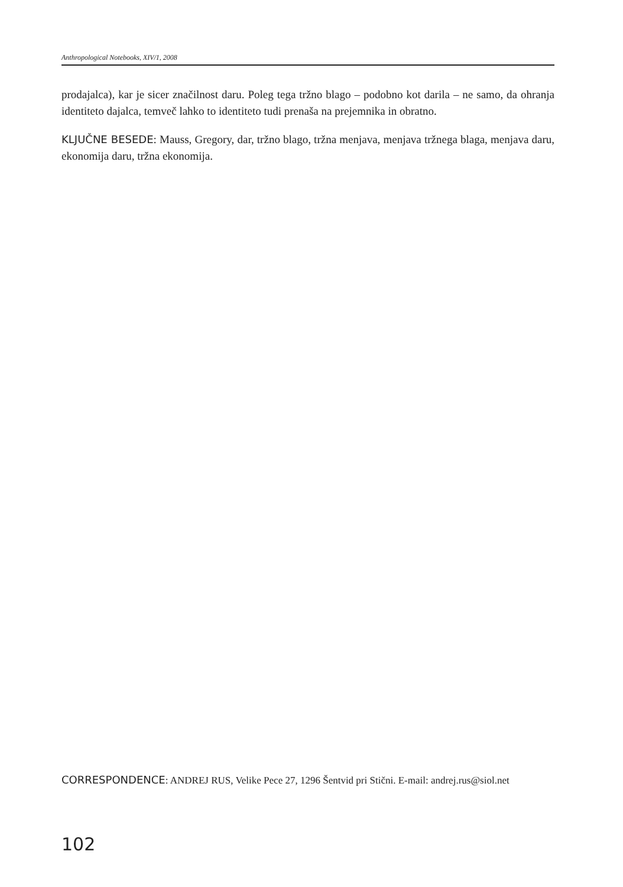Anthropological Notebooks, XIV/1, 2008
prodajalca), kar je sicer značilnost daru. Poleg tega tržno blago – podobno kot darila – ne samo, da ohranja identiteto dajalca, temveč lahko to identiteto tudi prenaša na prejemnika in obratno.
KLJUČNE BESEDE: Mauss, Gregory, dar, tržno blago, tržna menjava, menjava tržnega blaga, menjava daru, ekonomija daru, tržna ekonomija.
CORRESPONDENCE: ANDREJ RUS, Velike Pece 27, 1296 Šentvid pri Stični. E-mail: andrej.rus@siol.net
102